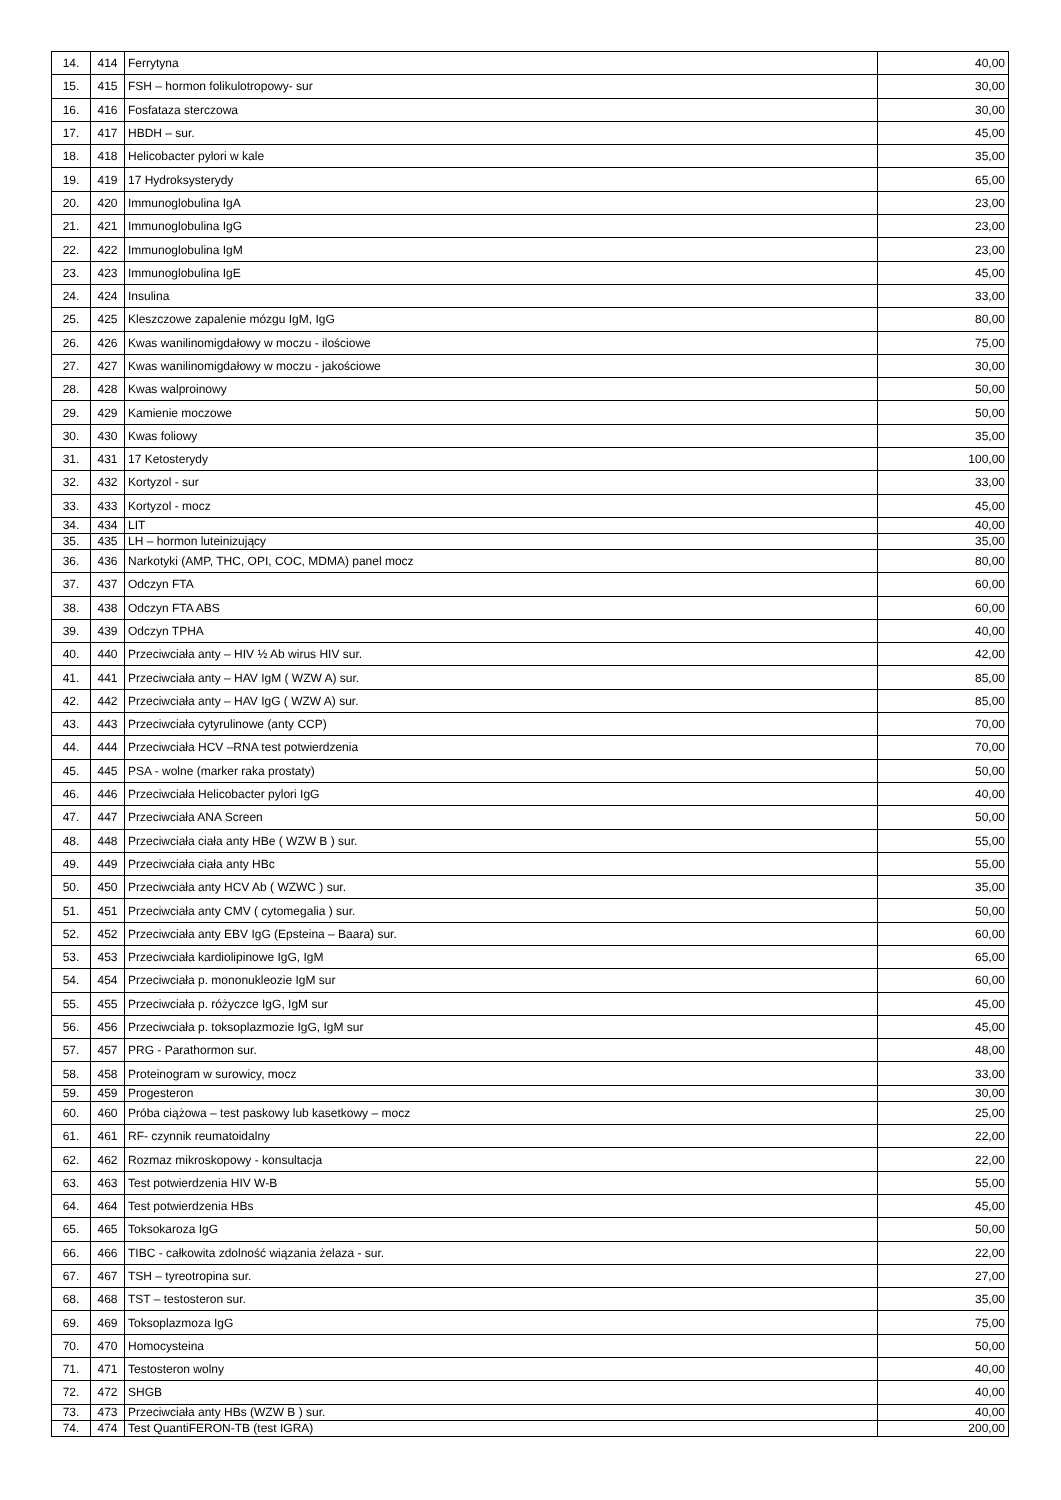| 14. | 414 | Ferrytyna | 40,00 |
| 15. | 415 | FSH – hormon folikulotropowy- sur | 30,00 |
| 16. | 416 | Fosfataza sterczowa | 30,00 |
| 17. | 417 | HBDH – sur. | 45,00 |
| 18. | 418 | Helicobacter pylori w kale | 35,00 |
| 19. | 419 | 17 Hydroksysterydy | 65,00 |
| 20. | 420 | Immunoglobulina IgA | 23,00 |
| 21. | 421 | Immunoglobulina IgG | 23,00 |
| 22. | 422 | Immunoglobulina IgM | 23,00 |
| 23. | 423 | Immunoglobulina IgE | 45,00 |
| 24. | 424 | Insulina | 33,00 |
| 25. | 425 | Kleszczowe zapalenie mózgu IgM, IgG | 80,00 |
| 26. | 426 | Kwas wanilinomigdałowy w moczu - ilościowe | 75,00 |
| 27. | 427 | Kwas wanilinomigdałowy w moczu - jakościowe | 30,00 |
| 28. | 428 | Kwas walproinowy | 50,00 |
| 29. | 429 | Kamienie moczowe | 50,00 |
| 30. | 430 | Kwas foliowy | 35,00 |
| 31. | 431 | 17 Ketosterydy | 100,00 |
| 32. | 432 | Kortyzol - sur | 33,00 |
| 33. | 433 | Kortyzol - mocz | 45,00 |
| 34. | 434 | LIT | 40,00 |
| 35. | 435 | LH – hormon luteinizujący | 35,00 |
| 36. | 436 | Narkotyki (AMP, THC, OPI, COC, MDMA) panel mocz | 80,00 |
| 37. | 437 | Odczyn FTA | 60,00 |
| 38. | 438 | Odczyn FTA ABS | 60,00 |
| 39. | 439 | Odczyn TPHA | 40,00 |
| 40. | 440 | Przeciwciała anty – HIV ½ Ab wirus HIV sur. | 42,00 |
| 41. | 441 | Przeciwciała anty – HAV IgM ( WZW A) sur. | 85,00 |
| 42. | 442 | Przeciwciała anty – HAV IgG ( WZW A) sur. | 85,00 |
| 43. | 443 | Przeciwciała cytyrulinowe (anty CCP) | 70,00 |
| 44. | 444 | Przeciwciała HCV –RNA test potwierdzenia | 70,00 |
| 45. | 445 | PSA - wolne (marker raka prostaty) | 50,00 |
| 46. | 446 | Przeciwciała Helicobacter pylori IgG | 40,00 |
| 47. | 447 | Przeciwciała ANA Screen | 50,00 |
| 48. | 448 | Przeciwciała ciała anty HBe ( WZW B ) sur. | 55,00 |
| 49. | 449 | Przeciwciała ciała anty HBc | 55,00 |
| 50. | 450 | Przeciwciała anty HCV Ab ( WZWC ) sur. | 35,00 |
| 51. | 451 | Przeciwciała anty CMV ( cytomegalia ) sur. | 50,00 |
| 52. | 452 | Przeciwciała anty EBV IgG (Epsteina – Baara) sur. | 60,00 |
| 53. | 453 | Przeciwciała kardiolipinowe IgG, IgM | 65,00 |
| 54. | 454 | Przeciwciała p. mononukleozie IgM sur | 60,00 |
| 55. | 455 | Przeciwciała p. różyczce IgG, IgM sur | 45,00 |
| 56. | 456 | Przeciwciała p. toksoplazmozie IgG, IgM sur | 45,00 |
| 57. | 457 | PRG - Parathormon sur. | 48,00 |
| 58. | 458 | Proteinogram w surowicy, mocz | 33,00 |
| 59. | 459 | Progesteron | 30,00 |
| 60. | 460 | Próba ciążowa – test paskowy lub kasetkowy – mocz | 25,00 |
| 61. | 461 | RF- czynnik reumatoidalny | 22,00 |
| 62. | 462 | Rozmaz mikroskopowy - konsultacja | 22,00 |
| 63. | 463 | Test potwierdzenia HIV W-B | 55,00 |
| 64. | 464 | Test potwierdzenia HBs | 45,00 |
| 65. | 465 | Toksokaroza IgG | 50,00 |
| 66. | 466 | TIBC - całkowita zdolność wiązania żelaza - sur. | 22,00 |
| 67. | 467 | TSH – tyreotropina sur. | 27,00 |
| 68. | 468 | TST – testosteron sur. | 35,00 |
| 69. | 469 | Toksoplazmoza IgG | 75,00 |
| 70. | 470 | Homocysteina | 50,00 |
| 71. | 471 | Testosteron wolny | 40,00 |
| 72. | 472 | SHGB | 40,00 |
| 73. | 473 | Przeciwciała anty HBs (WZW B ) sur. | 40,00 |
| 74. | 474 | Test QuantiFERON-TB (test IGRA) | 200,00 |